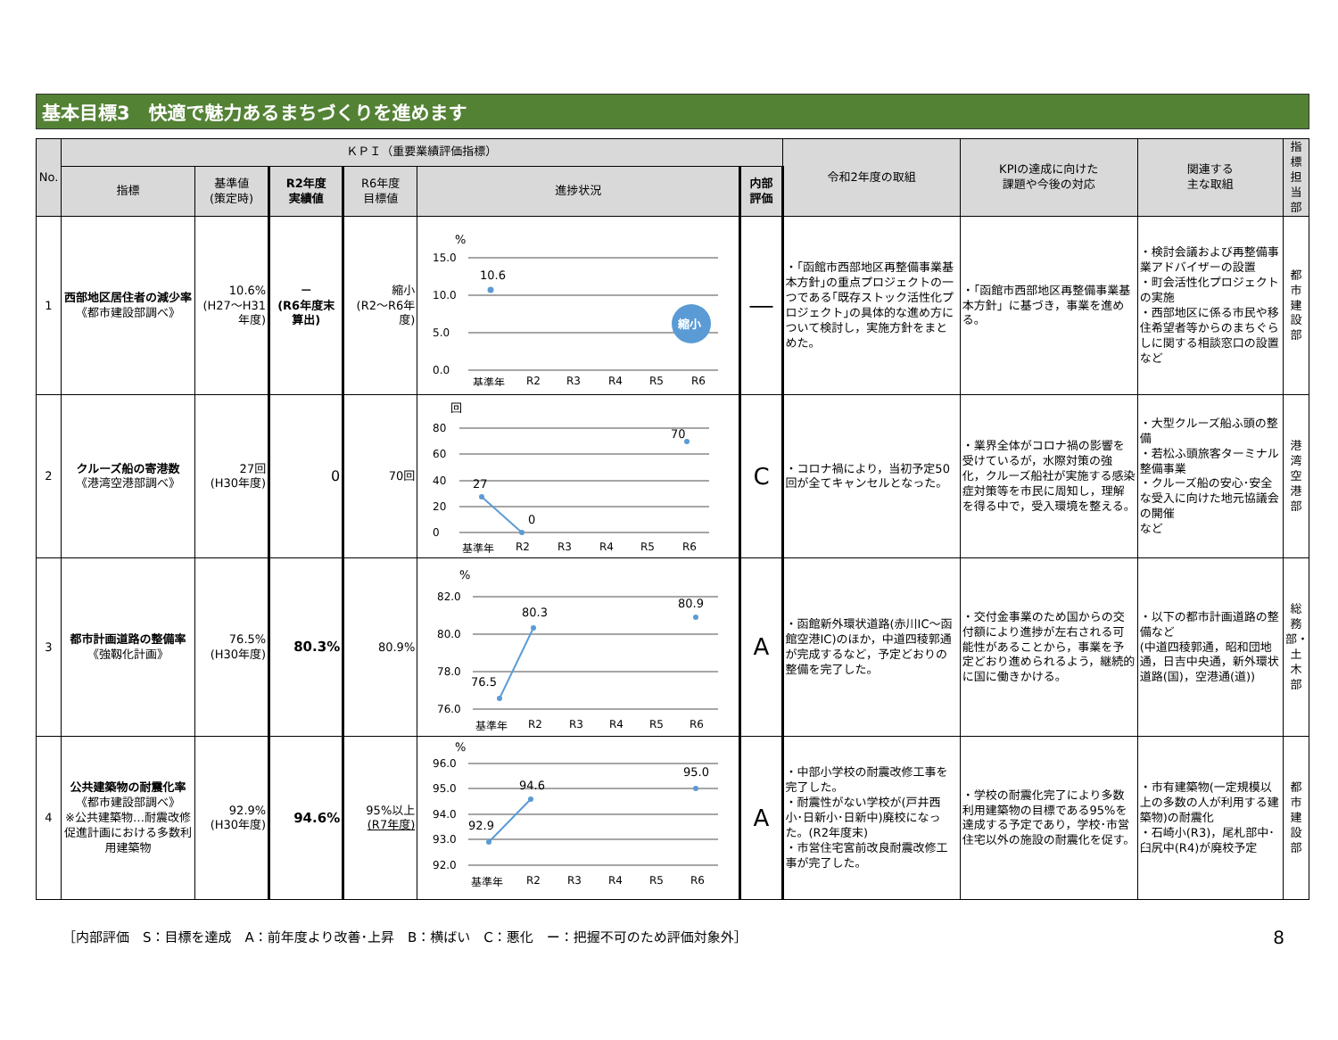基本目標3　快適で魅力あるまちづくりを進めます
| No. | ＫＰＩ（重要業績評価指標） | | | | | | 令和2年度の取組 | KPIの達成に向けた 課題や今後の対応 | 関連する 主な取組 | 指標担当部 |
| --- | --- | --- | --- | --- | --- | --- | --- | --- | --- | --- |
| | 指標 | 基準値 (策定時) | R2年度 実績値 | R6年度 目標値 | 進捗状況 | 内部 評価 | | | | |
| 1 | 西部地区居住者の減少率 《都市建設部調べ》 | 10.6% (H27～H31年度) | － (R6年度末算出) | 縮小 (R2～R6年度) | % 15.0 10.0 5.0 0.0 10.6 縮小 基準年 R2 R3 R4 R5 R6 | ― | ・｢函館市西部地区再整備事業基本方針｣の重点プロジェクトの一つである｢既存ストック活性化プロジェクト｣の具体的な進め方について検討し，実施方針をまとめた。 | ・「函館市西部地区再整備事業基本方針」に基づき，事業を進める。 | ・検討会議および再整備事業アドバイザーの設置 ・町会活性化プロジェクトの実施 ・西部地区に係る市民や移住希望者等からのまちぐらしに関する相談窓口の設置 など | 都市建設部 |
| 2 | クルーズ船の寄港数 《港湾空港部調べ》 | 27回 (H30年度) | 0 | 70回 | 回 80 60 40 20 0 27 0 70 基準年 R2 R3 R4 R5 R6 | C | ・コロナ禍により，当初予定50回が全てキャンセルとなった。 | ・業界全体がコロナ禍の影響を受けているが，水際対策の強化，クルーズ船社が実施する感染症対策等を市民に周知し，理解を得る中で，受入環境を整える。 | ・大型クルーズ船ふ頭の整備 ・若松ふ頭旅客ターミナル整備事業 ・クルーズ船の安心･安全な受入に向けた地元協議会の開催 など | 港湾空港部 |
| 3 | 都市計画道路の整備率 《強靱化計画》 | 76.5% (H30年度) | 80.3% | 80.9% | % 82.0 80.0 78.0 76.0 76.5 80.3 80.9 基準年 R2 R3 R4 R5 R6 | A | ・函館新外環状道路(赤川IC～函館空港IC)のほか，中道四稜郭通が完成するなど，予定どおりの整備を完了した。 | ・交付金事業のため国からの交付額により進捗が左右される可能性があることから，事業を予定どおり進められるよう，継続的に国に働きかける。 | ・以下の都市計画道路の整備など (中道四稜郭通，昭和団地通，日吉中央通，新外環状道路(国)，空港通(道)) | 総務部・土木部 |
| 4 | 公共建築物の耐震化率 《都市建設部調べ》 ※公共建築物…耐震改修促進計画における多数利用建築物 | 92.9% (H30年度) | 94.6% | 95%以上 (R7年度) | % 96.0 95.0 94.0 93.0 92.0 92.9 94.6 95.0 基準年 R2 R3 R4 R5 R6 | A | ・中部小学校の耐震改修工事を完了した。 ・耐震性がない学校が(戸井西小･日新小･日新中)廃校になった。(R2年度末) ・市営住宅宮前改良耐震改修工事が完了した。 | ・学校の耐震化完了により多数利用建築物の目標である95%を達成する予定であり，学校･市営住宅以外の施設の耐震化を促す。 | ・市有建築物(一定規模以上の多数の人が利用する建築物)の耐震化 ・石崎小(R3)，尾札部中･臼尻中(R4)が廃校予定 | 都市建設部 |
［内部評価　S：目標を達成　A：前年度より改善･上昇　B：横ばい　C：悪化　ー：把握不可のため評価対象外］ 8